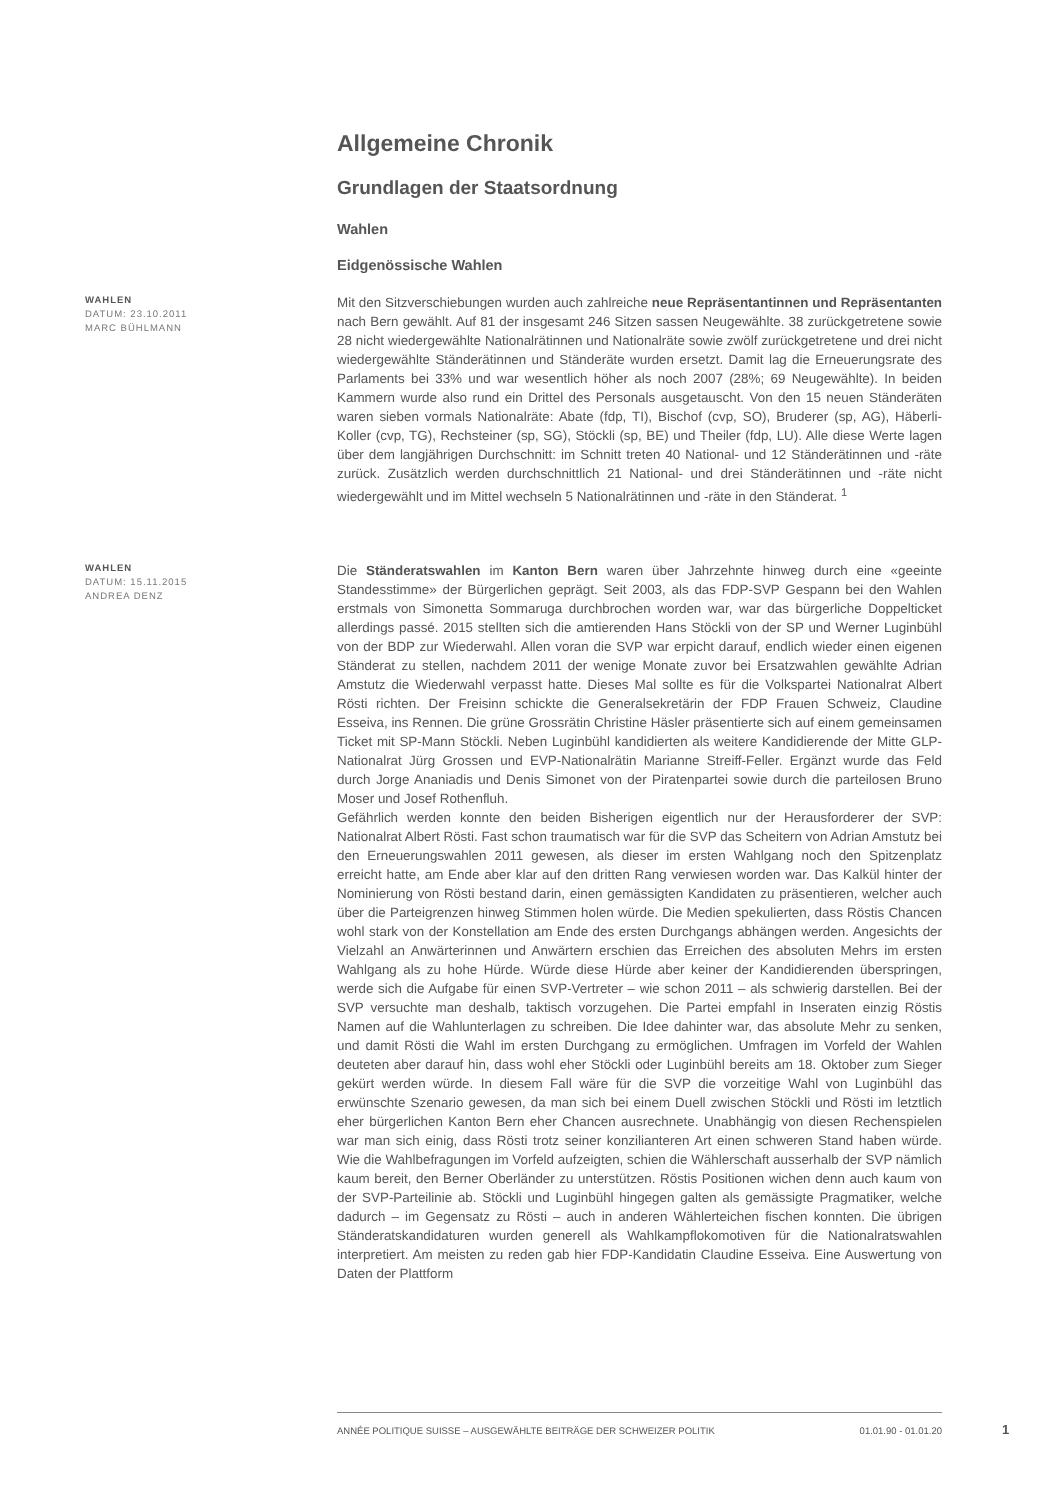Allgemeine Chronik
Grundlagen der Staatsordnung
Wahlen
Eidgenössische Wahlen
WAHLEN
DATUM: 23.10.2011
MARC BÜHLMANN
Mit den Sitzverschiebungen wurden auch zahlreiche neue Repräsentantinnen und Repräsentanten nach Bern gewählt. Auf 81 der insgesamt 246 Sitzen sassen Neugewählte. 38 zurückgetretene sowie 28 nicht wiedergewählte Nationalrätinnen und Nationalräte sowie zwölf zurückgetretene und drei nicht wiedergewählte Ständerätinnen und Ständeräte wurden ersetzt. Damit lag die Erneuerungsrate des Parlaments bei 33% und war wesentlich höher als noch 2007 (28%; 69 Neugewählte). In beiden Kammern wurde also rund ein Drittel des Personals ausgetauscht. Von den 15 neuen Ständeräten waren sieben vormals Nationalräte: Abate (fdp, TI), Bischof (cvp, SO), Bruderer (sp, AG), Häberli-Koller (cvp, TG), Rechsteiner (sp, SG), Stöckli (sp, BE) und Theiler (fdp, LU). Alle diese Werte lagen über dem langjährigen Durchschnitt: im Schnitt treten 40 National- und 12 Ständerätinnen und -räte zurück. Zusätzlich werden durchschnittlich 21 National- und drei Ständerätinnen und -räte nicht wiedergewählt und im Mittel wechseln 5 Nationalrätinnen und -räte in den Ständerat. <sup>1</sup>
WAHLEN
DATUM: 15.11.2015
ANDREA DENZ
Die Ständeratswahlen im Kanton Bern waren über Jahrzehnte hinweg durch eine «geeinte Standesstimme» der Bürgerlichen geprägt. Seit 2003, als das FDP-SVP Gespann bei den Wahlen erstmals von Simonetta Sommaruga durchbrochen worden war, war das bürgerliche Doppelticket allerdings passé. 2015 stellten sich die amtierenden Hans Stöckli von der SP und Werner Luginbühl von der BDP zur Wiederwahl. Allen voran die SVP war erpicht darauf, endlich wieder einen eigenen Ständerat zu stellen, nachdem 2011 der wenige Monate zuvor bei Ersatzwahlen gewählte Adrian Amstutz die Wiederwahl verpasst hatte. Dieses Mal sollte es für die Volkspartei Nationalrat Albert Rösti richten. Der Freisinn schickte die Generalsekretärin der FDP Frauen Schweiz, Claudine Esseiva, ins Rennen. Die grüne Grossrätin Christine Häsler präsentierte sich auf einem gemeinsamen Ticket mit SP-Mann Stöckli. Neben Luginbühl kandidierten als weitere Kandidierende der Mitte GLP-Nationalrat Jürg Grossen und EVP-Nationalrätin Marianne Streiff-Feller. Ergänzt wurde das Feld durch Jorge Ananiadis und Denis Simonet von der Piratenpartei sowie durch die parteilosen Bruno Moser und Josef Rothenfluh.
Gefährlich werden konnte den beiden Bisherigen eigentlich nur der Herausforderer der SVP: Nationalrat Albert Rösti. Fast schon traumatisch war für die SVP das Scheitern von Adrian Amstutz bei den Erneuerungswahlen 2011 gewesen, als dieser im ersten Wahlgang noch den Spitzenplatz erreicht hatte, am Ende aber klar auf den dritten Rang verwiesen worden war. Das Kalkül hinter der Nominierung von Rösti bestand darin, einen gemässigten Kandidaten zu präsentieren, welcher auch über die Parteigrenzen hinweg Stimmen holen würde. Die Medien spekulierten, dass Röstis Chancen wohl stark von der Konstellation am Ende des ersten Durchgangs abhängen werden. Angesichts der Vielzahl an Anwärterinnen und Anwärtern erschien das Erreichen des absoluten Mehrs im ersten Wahlgang als zu hohe Hürde. Würde diese Hürde aber keiner der Kandidierenden überspringen, werde sich die Aufgabe für einen SVP-Vertreter – wie schon 2011 – als schwierig darstellen. Bei der SVP versuchte man deshalb, taktisch vorzugehen. Die Partei empfahl in Inseraten einzig Röstis Namen auf die Wahlunterlagen zu schreiben. Die Idee dahinter war, das absolute Mehr zu senken, und damit Rösti die Wahl im ersten Durchgang zu ermöglichen. Umfragen im Vorfeld der Wahlen deuteten aber darauf hin, dass wohl eher Stöckli oder Luginbühl bereits am 18. Oktober zum Sieger gekürt werden würde. In diesem Fall wäre für die SVP die vorzeitige Wahl von Luginbühl das erwünschte Szenario gewesen, da man sich bei einem Duell zwischen Stöckli und Rösti im letztlich eher bürgerlichen Kanton Bern eher Chancen ausrechnete. Unabhängig von diesen Rechenspielen war man sich einig, dass Rösti trotz seiner konzilianteren Art einen schweren Stand haben würde. Wie die Wahlbefragungen im Vorfeld aufzeigten, schien die Wählerschaft ausserhalb der SVP nämlich kaum bereit, den Berner Oberländer zu unterstützen. Röstis Positionen wichen denn auch kaum von der SVP-Parteilinie ab. Stöckli und Luginbühl hingegen galten als gemässigte Pragmatiker, welche dadurch – im Gegensatz zu Rösti – auch in anderen Wählerteichen fischen konnten. Die übrigen Ständeratskandidaturen wurden generell als Wahlkampflokomotiven für die Nationalratswahlen interpretiert. Am meisten zu reden gab hier FDP-Kandidatin Claudine Esseiva. Eine Auswertung von Daten der Plattform
ANNÉE POLITIQUE SUISSE – AUSGEWÄHLTE BEITRÄGE DER SCHWEIZER POLITIK 01.01.90 - 01.01.20
1